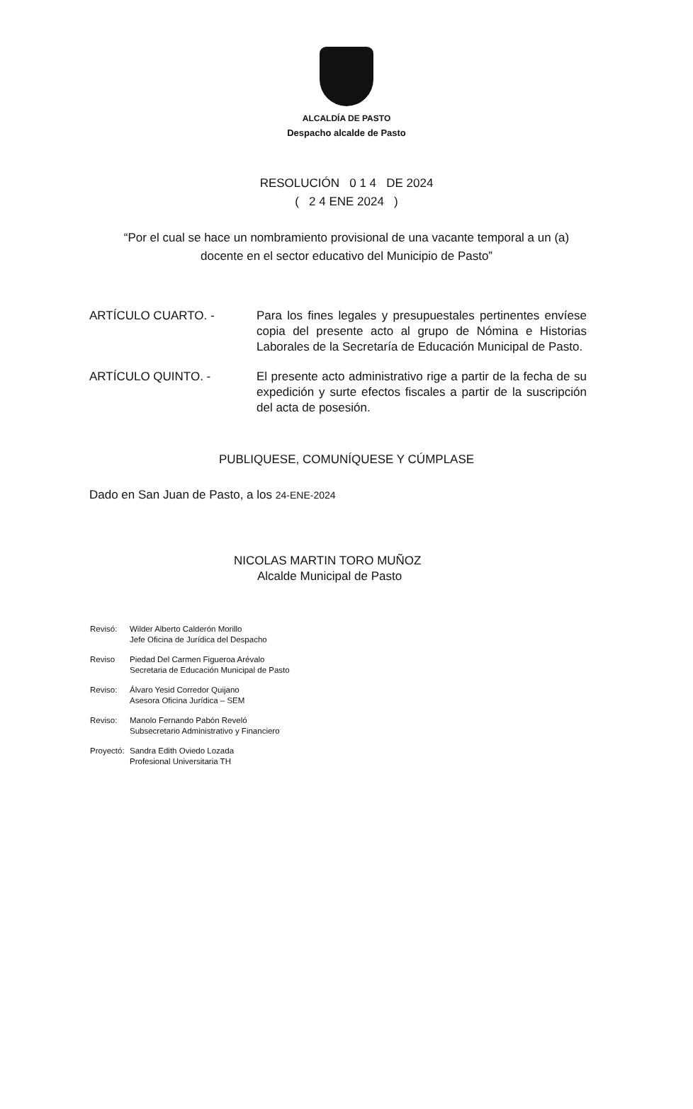ALCALDÍA DE PASTO
Despacho alcalde de Pasto
RESOLUCIÓN 0 1 4 DE 2024
( 2 4 ENE 2024 )
“Por el cual se hace un nombramiento provisional de una vacante temporal a un (a) docente en el sector educativo del Municipio de Pasto”
ARTÍCULO CUARTO. - Para los fines legales y presupuestales pertinentes envíese copia del presente acto al grupo de Nómina e Historias Laborales de la Secretaría de Educación Municipal de Pasto.
ARTÍCULO QUINTO. - El presente acto administrativo rige a partir de la fecha de su expedición y surte efectos fiscales a partir de la suscripción del acta de posesión.
PUBLIQUESE, COMUNÍQUESE Y CÚMPLASE
Dado en San Juan de Pasto, a los 24-ENE-2024
NICOLAS MARTIN TORO MUÑOZ
Alcalde Municipal de Pasto
Revisó: Wilder Alberto Calderón Morillo
Jefe Oficina de Jurídica del Despacho
Reviso Piedad Del Carmen Figueroa Arévalo
Secretaria de Educación Municipal de Pasto
Reviso: Álvaro Yesid Corredor Quijano
Asesora Oficina Jurídica – SEM
Reviso: Manolo Fernando Pabón Reveló
Subsecretario Administrativo y Financiero
Proyectó:
Sandra Edith Oviedo Lozada
Profesional Universitaria TH